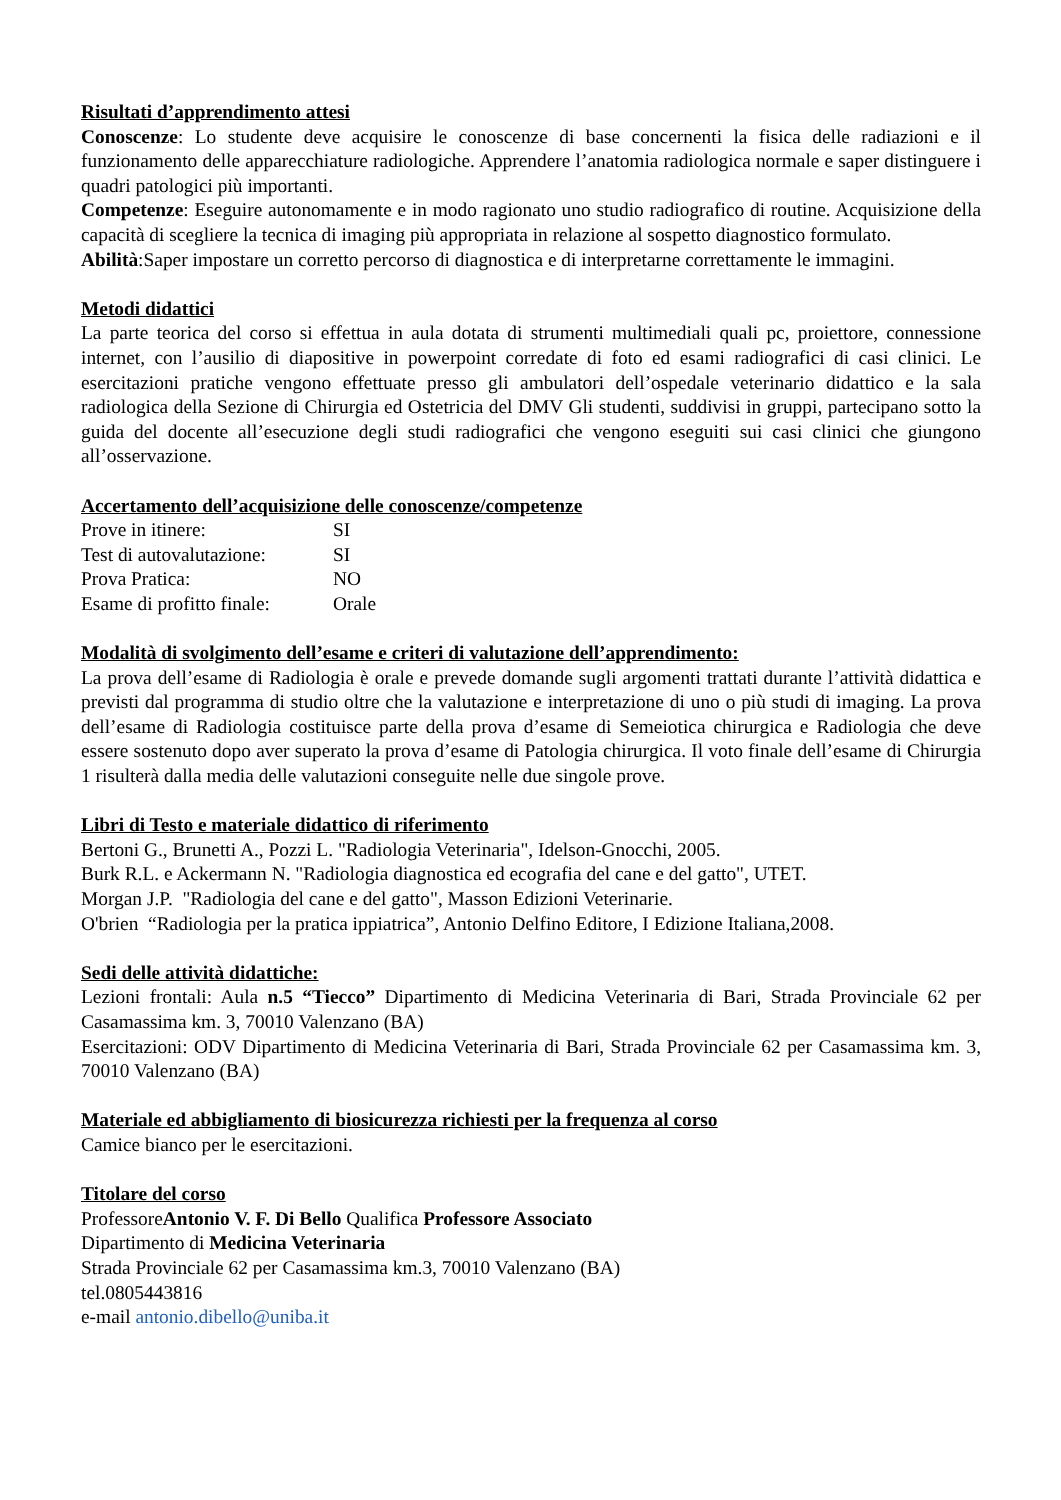Risultati d’apprendimento attesi
Conoscenze: Lo studente deve acquisire le conoscenze di base concernenti la fisica delle radiazioni e il funzionamento delle apparecchiature radiologiche. Apprendere l’anatomia radiologica normale e saper distinguere i quadri patologici più importanti.
Competenze: Eseguire autonomamente e in modo ragionato uno studio radiografico di routine. Acquisizione della capacità di scegliere la tecnica di imaging più appropriata in relazione al sospetto diagnostico formulato.
Abilità:Saper impostare un corretto percorso di diagnostica e di interpretarne correttamente le immagini.
Metodi didattici
La parte teorica del corso si effettua in aula dotata di strumenti multimediali quali pc, proiettore, connessione internet, con l’ausilio di diapositive in powerpoint corredate di foto ed esami radiografici di casi clinici. Le esercitazioni pratiche vengono effettuate presso gli ambulatori dell’ospedale veterinario didattico e la sala radiologica della Sezione di Chirurgia ed Ostetricia del DMV Gli studenti, suddivisi in gruppi, partecipano sotto la guida del docente all’esecuzione degli studi radiografici che vengono eseguiti sui casi clinici che giungono all’osservazione.
Accertamento dell’acquisizione delle conoscenze/competenze
Prove in itinere: SI
Test di autovalutazione: SI
Prova Pratica: NO
Esame di profitto finale: Orale
Modalità di svolgimento dell’esame e criteri di valutazione dell’apprendimento:
La prova dell’esame di Radiologia è orale e prevede domande sugli argomenti trattati durante l’attività didattica e previsti dal programma di studio oltre che la valutazione e interpretazione di uno o più studi di imaging. La prova dell’esame di Radiologia costituisce parte della prova d’esame di Semeiotica chirurgica e Radiologia che deve essere sostenuto dopo aver superato la prova d’esame di Patologia chirurgica. Il voto finale dell’esame di Chirurgia 1 risulterà dalla media delle valutazioni conseguite nelle due singole prove.
Libri di Testo e materiale didattico di riferimento
Bertoni G., Brunetti A., Pozzi L. "Radiologia Veterinaria", Idelson-Gnocchi, 2005.
Burk R.L. e Ackermann N. "Radiologia diagnostica ed ecografia del cane e del gatto", UTET.
Morgan J.P. "Radiologia del cane e del gatto", Masson Edizioni Veterinarie.
O'brien “Radiologia per la pratica ippiatrica”, Antonio Delfino Editore, I Edizione Italiana,2008.
Sedi delle attività didattiche:
Lezioni frontali: Aula n.5 “Tiecco” Dipartimento di Medicina Veterinaria di Bari, Strada Provinciale 62 per Casamassima km. 3, 70010 Valenzano (BA)
Esercitazioni: ODV Dipartimento di Medicina Veterinaria di Bari, Strada Provinciale 62 per Casamassima km. 3, 70010 Valenzano (BA)
Materiale ed abbigliamento di biosicurezza richiesti per la frequenza al corso
Camice bianco per le esercitazioni.
Titolare del corso
ProfessoreAntonio V. F. Di Bello Qualifica Professore Associato
Dipartimento di Medicina Veterinaria
Strada Provinciale 62 per Casamassima km.3, 70010 Valenzano (BA)
tel.0805443816
e-mail antonio.dibello@uniba.it